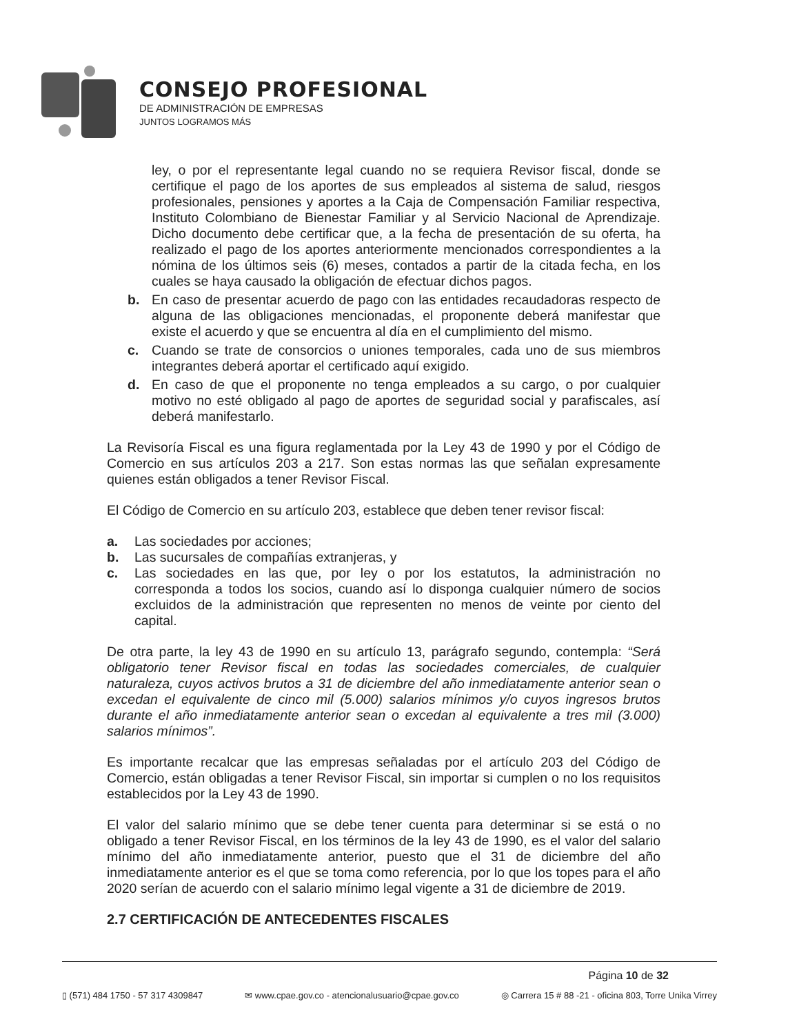CONSEJO PROFESIONAL
DE ADMINISTRACIÓN DE EMPRESAS
JUNTOS LOGRAMOS MÁS
ley, o por el representante legal cuando no se requiera Revisor fiscal, donde se certifique el pago de los aportes de sus empleados al sistema de salud, riesgos profesionales, pensiones y aportes a la Caja de Compensación Familiar respectiva, Instituto Colombiano de Bienestar Familiar y al Servicio Nacional de Aprendizaje. Dicho documento debe certificar que, a la fecha de presentación de su oferta, ha realizado el pago de los aportes anteriormente mencionados correspondientes a la nómina de los últimos seis (6) meses, contados a partir de la citada fecha, en los cuales se haya causado la obligación de efectuar dichos pagos.
b. En caso de presentar acuerdo de pago con las entidades recaudadoras respecto de alguna de las obligaciones mencionadas, el proponente deberá manifestar que existe el acuerdo y que se encuentra al día en el cumplimiento del mismo.
c. Cuando se trate de consorcios o uniones temporales, cada uno de sus miembros integrantes deberá aportar el certificado aquí exigido.
d. En caso de que el proponente no tenga empleados a su cargo, o por cualquier motivo no esté obligado al pago de aportes de seguridad social y parafiscales, así deberá manifestarlo.
La Revisoría Fiscal es una figura reglamentada por la Ley 43 de 1990 y por el Código de Comercio en sus artículos 203 a 217. Son estas normas las que señalan expresamente quienes están obligados a tener Revisor Fiscal.
El Código de Comercio en su artículo 203, establece que deben tener revisor fiscal:
a. Las sociedades por acciones;
b. Las sucursales de compañías extranjeras, y
c. Las sociedades en las que, por ley o por los estatutos, la administración no corresponda a todos los socios, cuando así lo disponga cualquier número de socios excluidos de la administración que representen no menos de veinte por ciento del capital.
De otra parte, la ley 43 de 1990 en su artículo 13, parágrafo segundo, contempla: “Será obligatorio tener Revisor fiscal en todas las sociedades comerciales, de cualquier naturaleza, cuyos activos brutos a 31 de diciembre del año inmediatamente anterior sean o excedan el equivalente de cinco mil (5.000) salarios mínimos y/o cuyos ingresos brutos durante el año inmediatamente anterior sean o excedan al equivalente a tres mil (3.000) salarios mínimos”.
Es importante recalcar que las empresas señaladas por el artículo 203 del Código de Comercio, están obligadas a tener Revisor Fiscal, sin importar si cumplen o no los requisitos establecidos por la Ley 43 de 1990.
El valor del salario mínimo que se debe tener cuenta para determinar si se está o no obligado a tener Revisor Fiscal, en los términos de la ley 43 de 1990, es el valor del salario mínimo del año inmediatamente anterior, puesto que el 31 de diciembre del año inmediatamente anterior es el que se toma como referencia, por lo que los topes para el año 2020 serían de acuerdo con el salario mínimo legal vigente a 31 de diciembre de 2019.
2.7 CERTIFICACIÓN DE ANTECEDENTES FISCALES
Página 10 de 32
▯ (571) 484 1750 - 57 317 4309847 ✉ www.cpae.gov.co - atencionalusuario@cpae.gov.co ◎ Carrera 15 # 88 -21 - oficina 803, Torre Unika Virrey